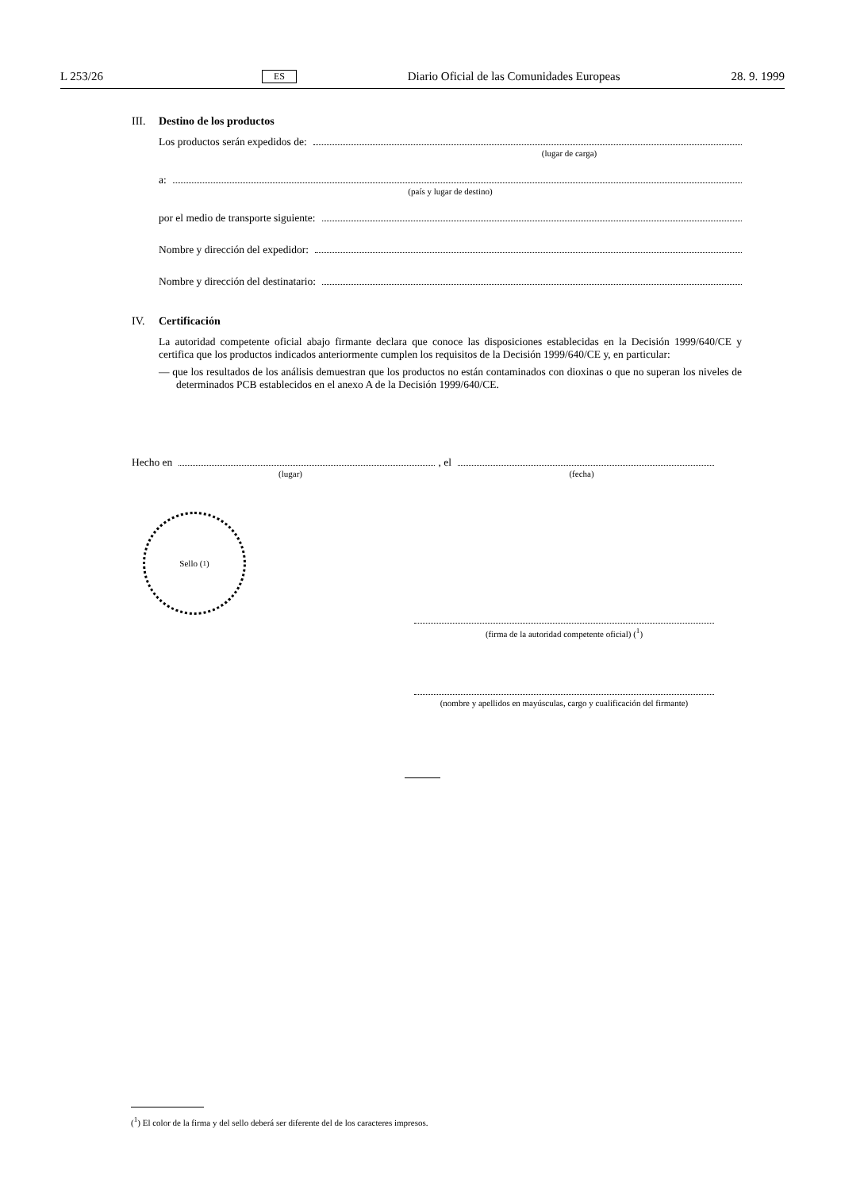L 253/26 ES Diario Oficial de las Comunidades Europeas 28. 9. 1999
III. Destino de los productos
Los productos serán expedidos de:
(lugar de carga)
a:
(país y lugar de destino)
por el medio de transporte siguiente:
Nombre y dirección del expedidor:
Nombre y dirección del destinatario:
IV. Certificación
La autoridad competente oficial abajo firmante declara que conoce las disposiciones establecidas en la Decisión 1999/640/CE y certifica que los productos indicados anteriormente cumplen los requisitos de la Decisión 1999/640/CE y, en particular:
— que los resultados de los análisis demuestran que los productos no están contaminados con dioxinas o que no superan los niveles de determinados PCB establecidos en el anexo A de la Decisión 1999/640/CE.
Hecho en , el
(lugar) (fecha)
Sello (<sup>1</sup>)
(firma de la autoridad competente oficial) (<sup>1</sup>)
(nombre y apellidos en mayúsculas, cargo y cualificación del firmante)
(<sup>1</sup>) El color de la firma y del sello deberá ser diferente del de los caracteres impresos.